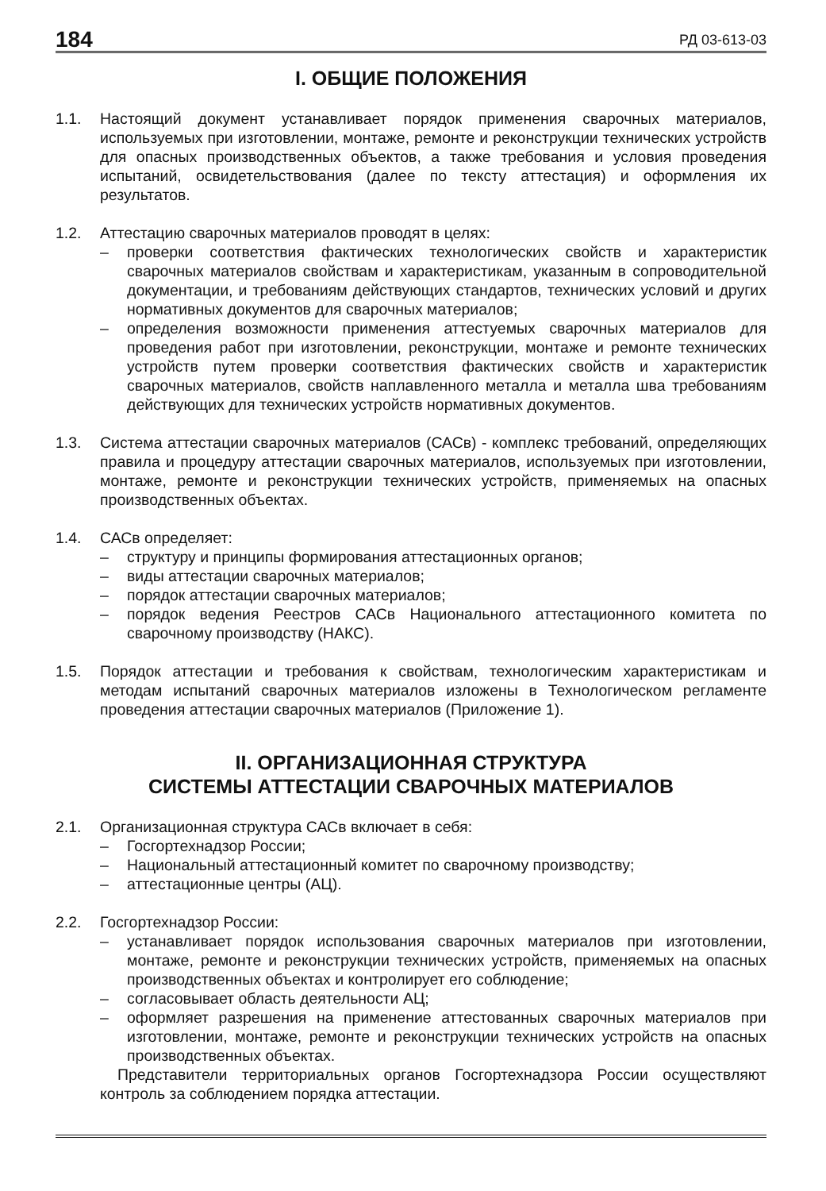184 РД 03-613-03
I. ОБЩИЕ ПОЛОЖЕНИЯ
1.1. Настоящий документ устанавливает порядок применения сварочных материалов, используемых при изготовлении, монтаже, ремонте и реконструкции технических устройств для опасных производственных объектов, а также требования и условия проведения испытаний, освидетельствования (далее по тексту аттестация) и оформления их результатов.
1.2. Аттестацию сварочных материалов проводят в целях:
– проверки соответствия фактических технологических свойств и характеристик сварочных материалов свойствам и характеристикам, указанным в сопроводительной документации, и требованиям действующих стандартов, технических условий и других нормативных документов для сварочных материалов;
– определения возможности применения аттестуемых сварочных материалов для проведения работ при изготовлении, реконструкции, монтаже и ремонте технических устройств путем проверки соответствия фактических свойств и характеристик сварочных материалов, свойств наплавленного металла и металла шва требованиям действующих для технических устройств нормативных документов.
1.3. Система аттестации сварочных материалов (САСв) - комплекс требований, определяющих правила и процедуру аттестации сварочных материалов, используемых при изготовлении, монтаже, ремонте и реконструкции технических устройств, применяемых на опасных производственных объектах.
1.4. САСв определяет:
– структуру и принципы формирования аттестационных органов;
– виды аттестации сварочных материалов;
– порядок аттестации сварочных материалов;
– порядок ведения Реестров САСв Национального аттестационного комитета по сварочному производству (НАКС).
1.5. Порядок аттестации и требования к свойствам, технологическим характеристикам и методам испытаний сварочных материалов изложены в Технологическом регламенте проведения аттестации сварочных материалов (Приложение 1).
II. ОРГАНИЗАЦИОННАЯ СТРУКТУРА
СИСТЕМЫ АТТЕСТАЦИИ СВАРОЧНЫХ МАТЕРИАЛОВ
2.1. Организационная структура САСв включает в себя:
– Госгортехнадзор России;
– Национальный аттестационный комитет по сварочному производству;
– аттестационные центры (АЦ).
2.2. Госгортехнадзор России:
– устанавливает порядок использования сварочных материалов при изготовлении, монтаже, ремонте и реконструкции технических устройств, применяемых на опасных производственных объектах и контролирует его соблюдение;
– согласовывает область деятельности АЦ;
– оформляет разрешения на применение аттестованных сварочных материалов при изготовлении, монтаже, ремонте и реконструкции технических устройств на опасных производственных объектах.
Представители территориальных органов Госгортехнадзора России осуществляют контроль за соблюдением порядка аттестации.